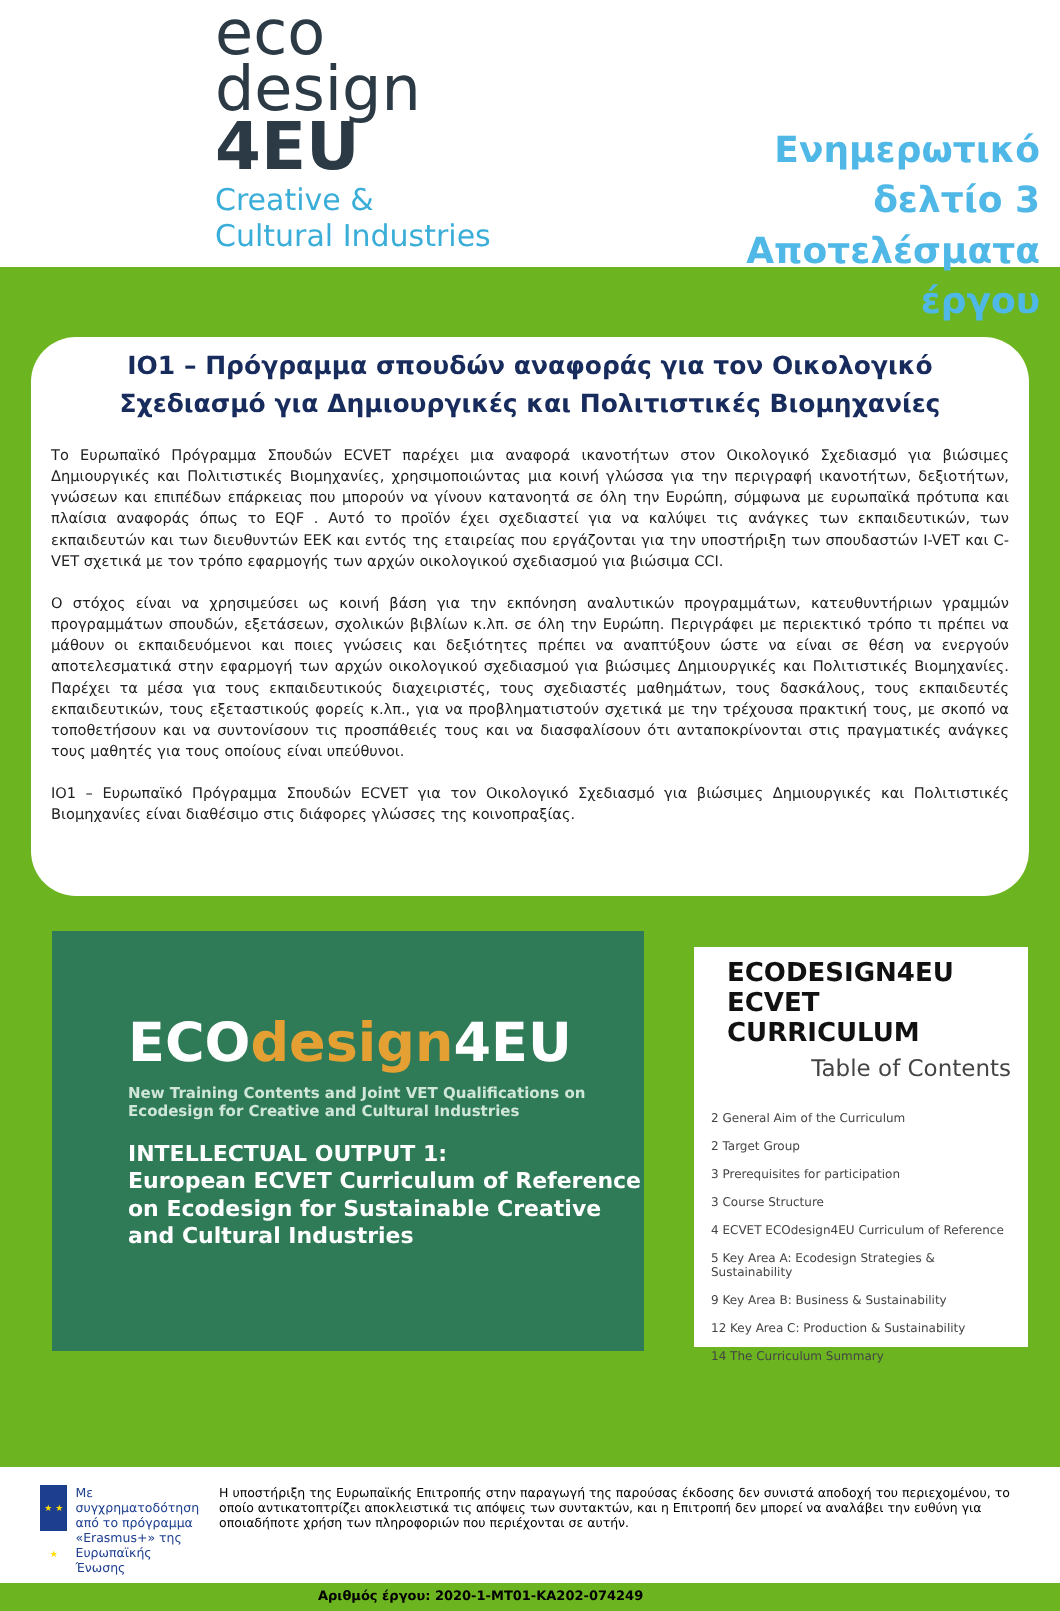eco
design
4EU
Creative &
Cultural Industries
Ενημερωτικό δελτίο 3
Αποτελέσματα έργου
IO1 – Πρόγραμμα σπουδών αναφοράς για τον Οικολογικό Σχεδιασμό για Δημιουργικές και Πολιτιστικές Βιομηχανίες
Το Ευρωπαϊκό Πρόγραμμα Σπουδών ECVET παρέχει μια αναφορά ικανοτήτων στον Οικολογικό Σχεδιασμό για βιώσιμες Δημιουργικές και Πολιτιστικές Βιομηχανίες, χρησιμοποιώντας μια κοινή γλώσσα για την περιγραφή ικανοτήτων, δεξιοτήτων, γνώσεων και επιπέδων επάρκειας που μπορούν να γίνουν κατανοητά σε όλη την Ευρώπη, σύμφωνα με ευρωπαϊκά πρότυπα και πλαίσια αναφοράς όπως το EQF . Αυτό το προϊόν έχει σχεδιαστεί για να καλύψει τις ανάγκες των εκπαιδευτικών, των εκπαιδευτών και των διευθυντών ΕΕΚ και εντός της εταιρείας που εργάζονται για την υποστήριξη των σπουδαστών I-VET και C-VET σχετικά με τον τρόπο εφαρμογής των αρχών οικολογικού σχεδιασμού για βιώσιμα CCI.
Ο στόχος είναι να χρησιμεύσει ως κοινή βάση για την εκπόνηση αναλυτικών προγραμμάτων, κατευθυντήριων γραμμών προγραμμάτων σπουδών, εξετάσεων, σχολικών βιβλίων κ.λπ. σε όλη την Ευρώπη. Περιγράφει με περιεκτικό τρόπο τι πρέπει να μάθουν οι εκπαιδευόμενοι και ποιες γνώσεις και δεξιότητες πρέπει να αναπτύξουν ώστε να είναι σε θέση να ενεργούν αποτελεσματικά στην εφαρμογή των αρχών οικολογικού σχεδιασμού για βιώσιμες Δημιουργικές και Πολιτιστικές Βιομηχανίες. Παρέχει τα μέσα για τους εκπαιδευτικούς διαχειριστές, τους σχεδιαστές μαθημάτων, τους δασκάλους, τους εκπαιδευτές εκπαιδευτικών, τους εξεταστικούς φορείς κ.λπ., για να προβληματιστούν σχετικά με την τρέχουσα πρακτική τους, με σκοπό να τοποθετήσουν και να συντονίσουν τις προσπάθειές τους και να διασφαλίσουν ότι ανταποκρίνονται στις πραγματικές ανάγκες τους μαθητές για τους οποίους είναι υπεύθυνοι.
IO1 – Ευρωπαϊκό Πρόγραμμα Σπουδών ECVET για τον Οικολογικό Σχεδιασμό για βιώσιμες Δημιουργικές και Πολιτιστικές Βιομηχανίες είναι διαθέσιμο στις διάφορες γλώσσες της κοινοπραξίας.
ECOdesign4EU
New Training Contents and Joint VET Qualifications on Ecodesign for Creative and Cultural Industries
INTELLECTUAL OUTPUT 1:
European ECVET Curriculum of Reference on Ecodesign for Sustainable Creative and Cultural Industries
ECODESIGN4EU
ECVET CURRICULUM
Table of Contents
2 General Aim of the Curriculum
2 Target Group
3 Prerequisites for participation
3 Course Structure
4 ECVET ECOdesign4EU Curriculum of Reference
5 Key Area A: Ecodesign Strategies & Sustainability
9 Key Area B: Business & Sustainability
12 Key Area C: Production & Sustainability
14 The Curriculum Summary
★ ★ ★
Με συγχρηματοδότηση από το πρόγραμμα «Erasmus+» της Ευρωπαϊκής Ένωσης
Η υποστήριξη της Ευρωπαϊκής Επιτροπής στην παραγωγή της παρούσας έκδοσης δεν συνιστά αποδοχή του περιεχομένου, το οποίο αντικατοπτρίζει αποκλειστικά τις απόψεις των συντακτών, και η Επιτροπή δεν μπορεί να αναλάβει την ευθύνη για οποιαδήποτε χρήση των πληροφοριών που περιέχονται σε αυτήν.
Αριθμός έργου: 2020-1-MT01-KA202-074249